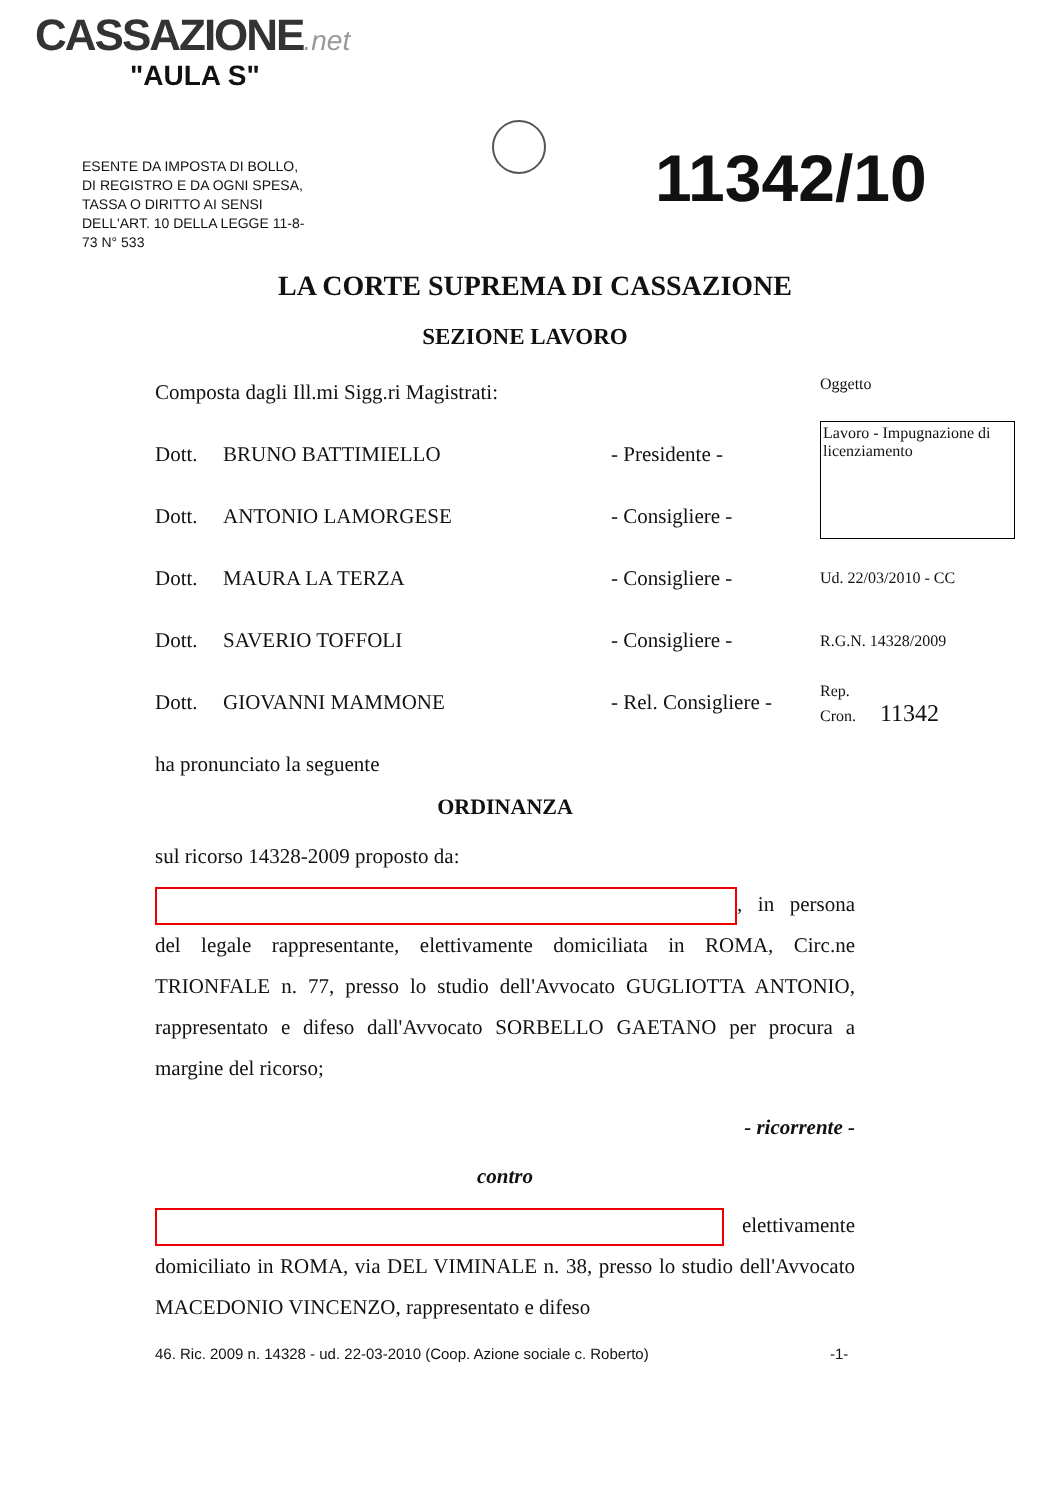CASSAZIONE.net
"AULA S"
ESENTE DA IMPOSTA DI BOLLO, DI REGISTRO E DA OGNI SPESA, TASSA O DIRITTO AI SENSI DELL'ART. 10 DELLA LEGGE 11-8-73 N° 533
11342/10
Oggetto
Lavoro - Impugnazione di licenziamento
Ud. 22/03/2010 - CC
R.G.N. 14328/2009
Rep.
Cron. 11342
LA CORTE SUPREMA DI CASSAZIONE
SEZIONE LAVORO
Composta dagli Ill.mi Sigg.ri Magistrati:
Dott. BRUNO BATTIMIELLO - Presidente -
Dott. ANTONIO LAMORGESE - Consigliere -
Dott. MAURA LA TERZA - Consigliere -
Dott. SAVERIO TOFFOLI - Consigliere -
Dott. GIOVANNI MAMMONE - Rel. Consigliere -
ha pronunciato la seguente
ORDINANZA
sul ricorso 14328-2009 proposto da:
, in persona del legale rappresentante, elettivamente domiciliata in ROMA, Circ.ne TRIONFALE n. 77, presso lo studio dell'Avvocato GUGLIOTTA ANTONIO, rappresentato e difeso dall'Avvocato SORBELLO GAETANO per procura a margine del ricorso;
- ricorrente -
contro
elettivamente domiciliato in ROMA, via DEL VIMINALE n. 38, presso lo studio dell'Avvocato MACEDONIO VINCENZO, rappresentato e difeso
46. Ric. 2009 n. 14328 - ud. 22-03-2010 (Coop. Azione sociale c. Roberto)
-1-